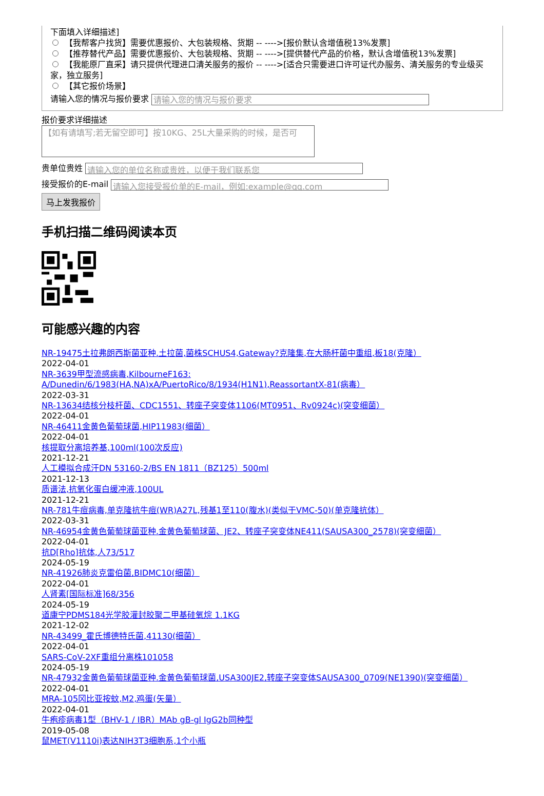下面填入详细描述]
【我帮客户找货】需要优惠报价、大包装规格、货期 -- ---->[报价默认含增值税13%发票]
【推荐替代产品】需要优惠报价、大包装规格、货期 -- ---->[提供替代产品的价格，默认含增值税13%发票]
【我能原厂直采】请只提供代理进口清关服务的报价 -- ---->[适合只需要进口许可证代办服务、清关服务的专业级买家，独立服务]
【其它报价场景】
请输入您的情况与报价要求 请输入您的情况与报价要求
报价要求详细描述
【如有请填写;若无留空即可】按10KG、25L大量采购的时候，是否可
贵单位贵姓 请输入您的单位名称或贵姓，以便于我们联系您
接受报价的E-mail 请输入您接受报价单的E-mail，例如:example@qq.com
马上发我报价
手机扫描二维码阅读本页
可能感兴趣的内容
NR-19475土拉弗朗西斯菌亚种.土拉菌,菌株SCHUS4,Gateway?克隆集,在大肠杆菌中重组,板18(克隆）
2022-04-01
NR-3639甲型流感病毒,KilbourneF163:
A/Dunedin/6/1983(HA,NA)xA/PuertoRico/8/1934(H1N1),ReassortantX-81(病毒）
2022-03-31
NR-13634结核分枝杆菌、CDC1551、转座子突变体1106(MT0951、Rv0924c)(突变细菌）
2022-04-01
NR-46411金黄色葡萄球菌,HIP11983(细菌）
2022-04-01
核提取分离培养基,100ml(100次反应)
2021-12-21
人工模拟合成汗DN 53160-2/BS EN 1811（BZ125）500ml
2021-12-13
质谱法,抗氧化蛋白缓冲液,100UL
2021-12-21
NR-781牛痘病毒,单克隆抗牛痘(WR)A27L,残基1至110(腹水)(类似于VMC-50)(单克隆抗体）
2022-03-31
NR-46954金黄色葡萄球菌亚种.金黄色葡萄球菌、JE2、转座子突变体NE411(SAUSA300_2578)(突变细菌）
2022-04-01
抗D[Rho]抗体,人73/517
2024-05-19
NR-41926肺炎克雷伯菌,BIDMC10(细菌）
2022-04-01
人肾素[国际标准]68/356
2024-05-19
道康宁PDMS184光学胶灌封胶聚二甲基硅氧烷 1.1KG
2021-12-02
NR-43499_霍氏博德特氏菌,41130(细菌）
2022-04-01
SARS-CoV-2XF重组分离株101058
2024-05-19
NR-47932金黄色葡萄球菌亚种.金黄色葡萄球菌,USA300JE2,转座子突变体SAUSA300_0709(NE1390)(突变细菌）
2022-04-01
MRA-105冈比亚按蚊,M2,鸡蛋(矢量）
2022-04-01
牛疱疹病毒1型（BHV-1 / IBR）MAb gB-gl IgG2b同种型
2019-05-08
鼠MET(V1110i)表达NIH3T3细胞系,1个小瓶